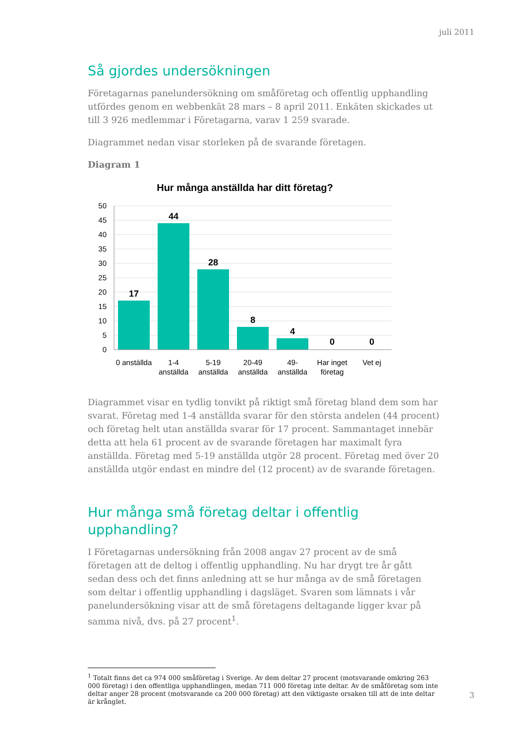juli 2011
Så gjordes undersökningen
Företagarnas panelundersökning om småföretag och offentlig upphandling utfördes genom en webbenkät 28 mars – 8 april 2011. Enkäten skickades ut till 3 926 medlemmar i Företagarna, varav 1 259 svarade.
Diagrammet nedan visar storleken på de svarande företagen.
Diagram 1
Hur många anställda har ditt företag?
50
45
40
35
30
25
20
15
10
5
0
17
44
28
8
4
0
0
0 anställda
1-4
anställda
5-19
anställda
20-49
anställda
49-
anställda
Har inget
företag
Vet ej
Diagrammet visar en tydlig tonvikt på riktigt små företag bland dem som har svarat. Företag med 1-4 anställda svarar för den största andelen (44 procent) och företag helt utan anställda svarar för 17 procent. Sammantaget innebär detta att hela 61 procent av de svarande företagen har maximalt fyra anställda. Företag med 5-19 anställda utgör 28 procent. Företag med över 20 anställda utgör endast en mindre del (12 procent) av de svarande företagen.
Hur många små företag deltar i offentlig upphandling?
I Företagarnas undersökning från 2008 angav 27 procent av de små företagen att de deltog i offentlig upphandling. Nu har drygt tre år gått sedan dess och det finns anledning att se hur många av de små företagen som deltar i offentlig upphandling i dagsläget. Svaren som lämnats i vår panelundersökning visar att de små företagens deltagande ligger kvar på samma nivå, dvs. på 27 procent<sup>1</sup>.
<sup>1</sup> Totalt finns det ca 974 000 småföretag i Sverige. Av dem deltar 27 procent (motsvarande omkring 263 000 företag) i den offentliga upphandlingen, medan 711 000 företag inte deltar. Av de småföretag som inte deltar anger 28 procent (motsvarande ca 200 000 företag) att den viktigaste orsaken till att de inte deltar är krånglet.
3